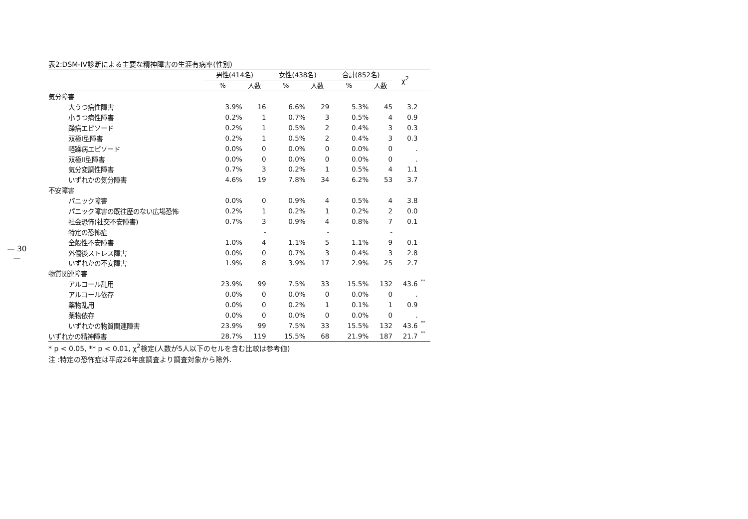— 30 —
表2:DSM-IV診断による主要な精神障害の生涯有病率(性別)
| | 男性(414名) | | 女性(438名) | | 合計(852名) | | χ<sup>2</sup> | |
| --- | --- | --- | --- | --- | --- | --- | --- | --- |
| | % | 人数 | % | 人数 | % | 人数 | | |
| 気分障害 | | | | | | | | |
| 大うつ病性障害 | 3.9% | 16 | 6.6% | 29 | 5.3% | 45 | 3.2 | |
| 小うつ病性障害 | 0.2% | 1 | 0.7% | 3 | 0.5% | 4 | 0.9 | |
| 躁病エピソード | 0.2% | 1 | 0.5% | 2 | 0.4% | 3 | 0.3 | |
| 双極I型障害 | 0.2% | 1 | 0.5% | 2 | 0.4% | 3 | 0.3 | |
| 軽躁病エピソード | 0.0% | 0 | 0.0% | 0 | 0.0% | 0 | . | |
| 双極II型障害 | 0.0% | 0 | 0.0% | 0 | 0.0% | 0 | . | |
| 気分変調性障害 | 0.7% | 3 | 0.2% | 1 | 0.5% | 4 | 1.1 | |
| いずれかの気分障害 | 4.6% | 19 | 7.8% | 34 | 6.2% | 53 | 3.7 | |
| 不安障害 | | | | | | | | |
| パニック障害 | 0.0% | 0 | 0.9% | 4 | 0.5% | 4 | 3.8 | |
| パニック障害の既往歴のない広場恐怖 | 0.2% | 1 | 0.2% | 1 | 0.2% | 2 | 0.0 | |
| 社会恐怖(社交不安障害) | 0.7% | 3 | 0.9% | 4 | 0.8% | 7 | 0.1 | |
| 特定の恐怖症 | | - | | - | | - | | |
| 全般性不安障害 | 1.0% | 4 | 1.1% | 5 | 1.1% | 9 | 0.1 | |
| 外傷後ストレス障害 | 0.0% | 0 | 0.7% | 3 | 0.4% | 3 | 2.8 | |
| いずれかの不安障害 | 1.9% | 8 | 3.9% | 17 | 2.9% | 25 | 2.7 | |
| 物質関連障害 | | | | | | | | |
| アルコール乱用 | 23.9% | 99 | 7.5% | 33 | 15.5% | 132 | 43.6 | ** |
| アルコール依存 | 0.0% | 0 | 0.0% | 0 | 0.0% | 0 | . | |
| 薬物乱用 | 0.0% | 0 | 0.2% | 1 | 0.1% | 1 | 0.9 | |
| 薬物依存 | 0.0% | 0 | 0.0% | 0 | 0.0% | 0 | . | |
| いずれかの物質関連障害 | 23.9% | 99 | 7.5% | 33 | 15.5% | 132 | 43.6 | ** |
| いずれかの精神障害 | 28.7% | 119 | 15.5% | 68 | 21.9% | 187 | 21.7 | ** |
* p < 0.05, ** p < 0.01, χ<sup>2</sup>検定(人数が5人以下のセルを含む比較は参考値)
注 :特定の恐怖症は平成26年度調査より調査対象から除外.